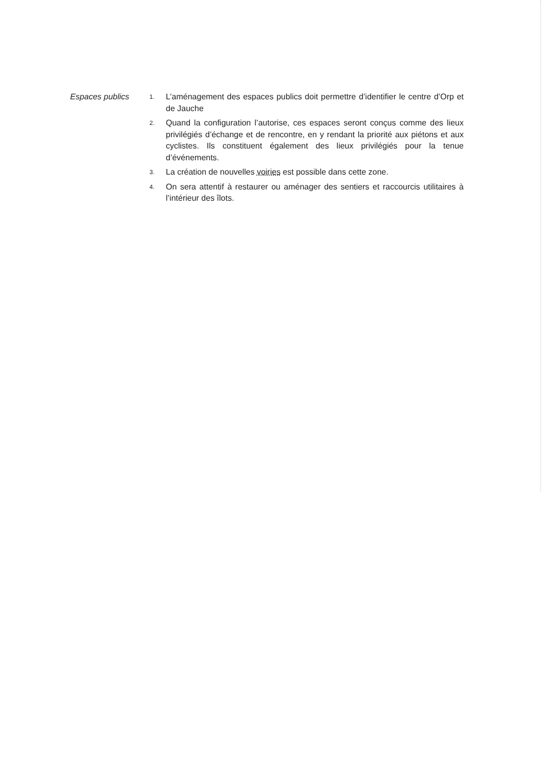Espaces publics
1.
L’aménagement des espaces publics doit permettre d’identifier le centre d’Orp et de Jauche
2.
Quand la configuration l’autorise, ces espaces seront conçus comme des lieux privilégiés d’échange et de rencontre, en y rendant la priorité aux piétons et aux cyclistes. Ils constituent également des lieux privilégiés pour la tenue d’événements.
3.
La création de nouvelles voiries est possible dans cette zone.
4.
On sera attentif à restaurer ou aménager des sentiers et raccourcis utilitaires à l’intérieur des îlots.